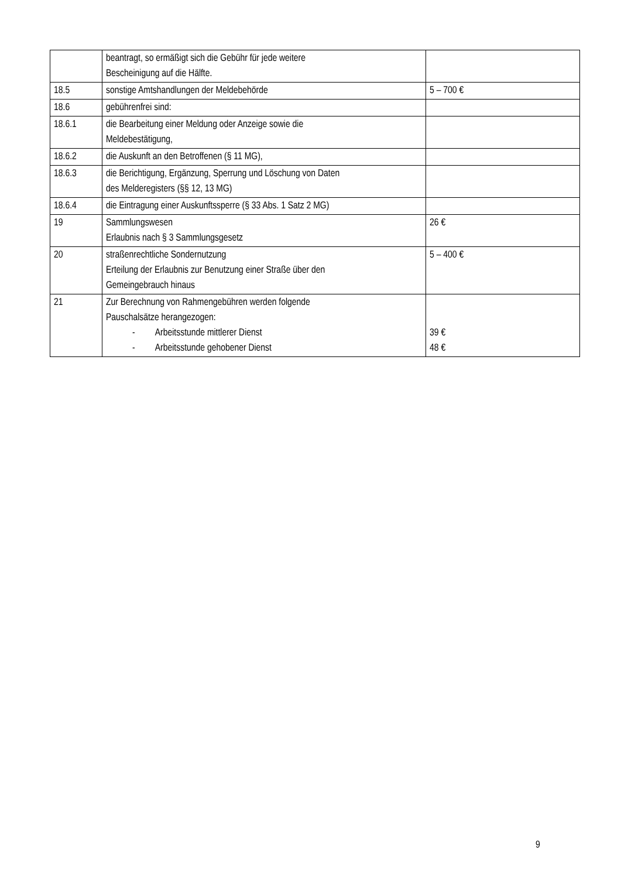| | beantragt, so ermäßigt sich die Gebühr für jede weitere Bescheinigung auf die Hälfte. | |
| 18.5 | sonstige Amtshandlungen der Meldebehörde | 5 – 700 € |
| 18.6 | gebührenfrei sind: | |
| 18.6.1 | die Bearbeitung einer Meldung oder Anzeige sowie die Meldebestätigung, | |
| 18.6.2 | die Auskunft an den Betroffenen (§ 11 MG), | |
| 18.6.3 | die Berichtigung, Ergänzung, Sperrung und Löschung von Daten des Melderegisters (§§ 12, 13 MG) | |
| 18.6.4 | die Eintragung einer Auskunftssperre (§ 33 Abs. 1 Satz 2 MG) | |
| 19 | Sammlungswesen Erlaubnis nach § 3 Sammlungsgesetz | 26 € |
| 20 | straßenrechtliche Sondernutzung Erteilung der Erlaubnis zur Benutzung einer Straße über den Gemeingebrauch hinaus | 5 – 400 € |
| 21 | Zur Berechnung von Rahmengebühren werden folgende Pauschalsätze herangezogen: - Arbeitsstunde mittlerer Dienst - Arbeitsstunde gehobener Dienst | 39 € 48 € |
9